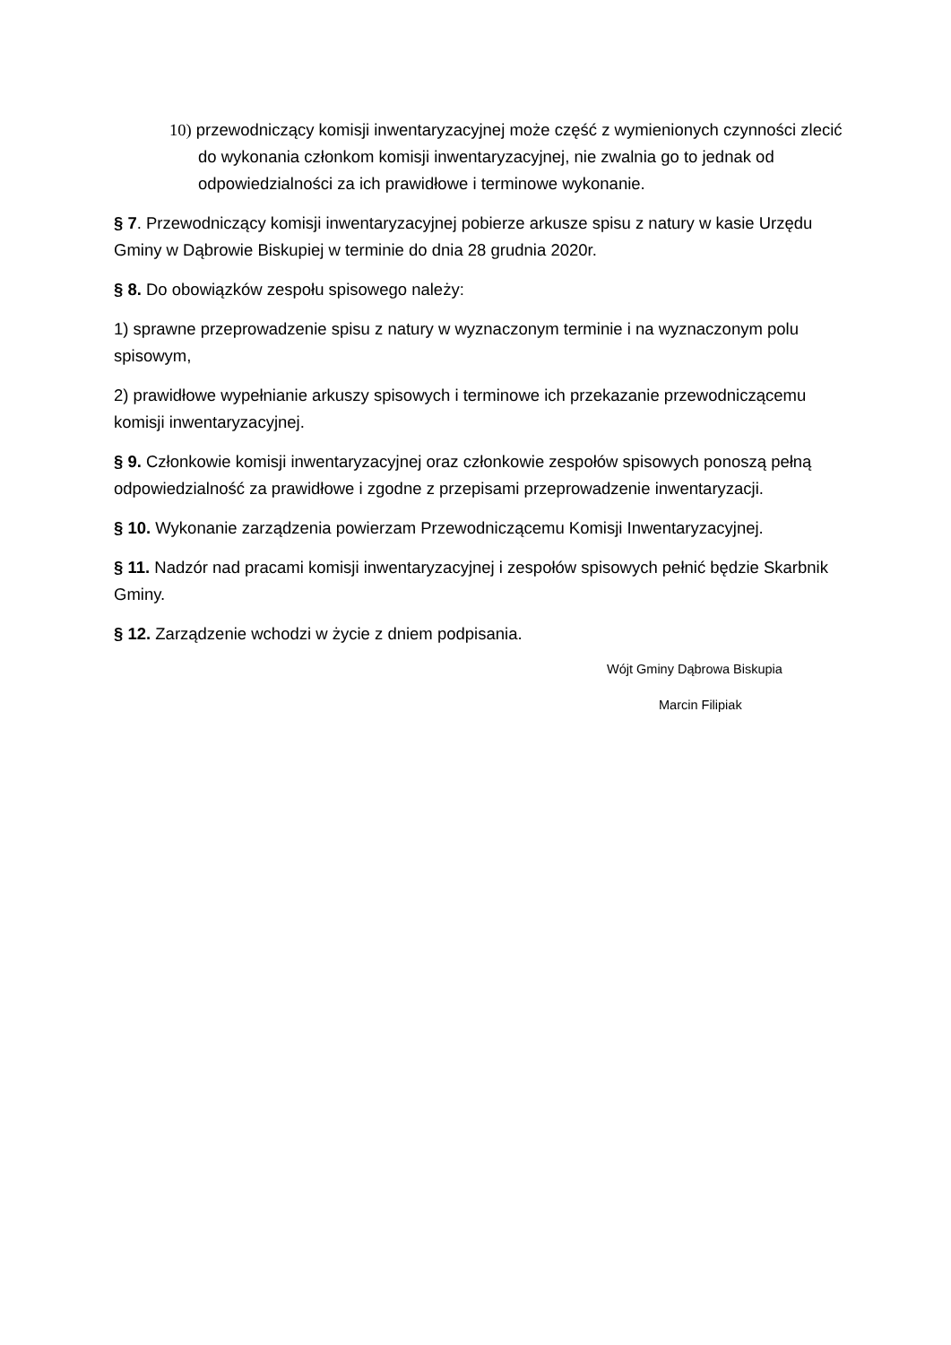10) przewodniczący komisji inwentaryzacyjnej może część z wymienionych czynności zlecić do wykonania członkom komisji inwentaryzacyjnej, nie zwalnia go to jednak od odpowiedzialności za ich prawidłowe i terminowe wykonanie.
§ 7. Przewodniczący komisji inwentaryzacyjnej pobierze arkusze spisu z natury w kasie Urzędu Gminy w Dąbrowie Biskupiej w terminie do dnia 28 grudnia 2020r.
§ 8. Do obowiązków zespołu spisowego należy:
1) sprawne przeprowadzenie spisu z natury w wyznaczonym terminie i na wyznaczonym polu spisowym,
2) prawidłowe wypełnianie arkuszy spisowych i terminowe ich przekazanie przewodniczącemu komisji inwentaryzacyjnej.
§ 9. Członkowie komisji inwentaryzacyjnej oraz członkowie zespołów spisowych ponoszą pełną odpowiedzialność za prawidłowe i zgodne z przepisami przeprowadzenie inwentaryzacji.
§ 10. Wykonanie zarządzenia powierzam Przewodniczącemu Komisji Inwentaryzacyjnej.
§ 11. Nadzór nad pracami komisji inwentaryzacyjnej i zespołów spisowych pełnić będzie Skarbnik Gminy.
§ 12. Zarządzenie wchodzi w życie z dniem podpisania.
Wójt Gminy Dąbrowa Biskupia
Marcin Filipiak